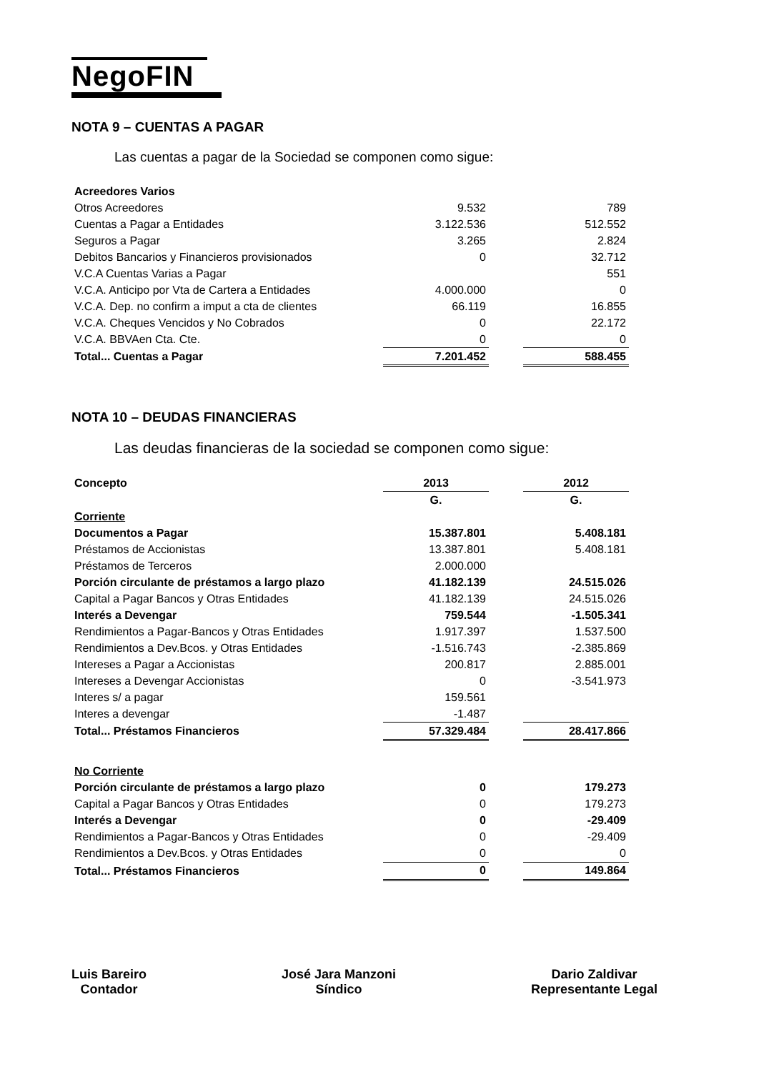NegoFIN
NOTA 9 – CUENTAS A PAGAR
Las cuentas a pagar de la Sociedad se componen como sigue:
| Acreedores Varios | | | |
| Otros Acreedores | 9.532 | | 789 |
| Cuentas a Pagar a Entidades | 3.122.536 | | 512.552 |
| Seguros a Pagar | 3.265 | | 2.824 |
| Debitos Bancarios y Financieros provisionados | 0 | | 32.712 |
| V.C.A Cuentas Varias a Pagar | | | 551 |
| V.C.A. Anticipo por Vta de Cartera a Entidades | 4.000.000 | | 0 |
| V.C.A. Dep. no confirm a imput a cta de clientes | 66.119 | | 16.855 |
| V.C.A. Cheques Vencidos y No Cobrados | 0 | | 22.172 |
| V.C.A. BBVAen Cta. Cte. | 0 | | 0 |
| Total... Cuentas a Pagar | 7.201.452 | | 588.455 |
NOTA 10 – DEUDAS FINANCIERAS
Las deudas financieras de la sociedad se componen como sigue:
| Concepto | 2013 | | 2012 |
| | G. | | G. |
| Corriente | | | |
| Documentos a Pagar | 15.387.801 | | 5.408.181 |
| Préstamos de Accionistas | 13.387.801 | | 5.408.181 |
| Préstamos de Terceros | 2.000.000 | | |
| Porción circulante de préstamos a largo plazo | 41.182.139 | | 24.515.026 |
| Capital a Pagar Bancos y Otras Entidades | 41.182.139 | | 24.515.026 |
| Interés a Devengar | 759.544 | | -1.505.341 |
| Rendimientos a Pagar-Bancos y Otras Entidades | 1.917.397 | | 1.537.500 |
| Rendimientos a Dev.Bcos. y Otras Entidades | -1.516.743 | | -2.385.869 |
| Intereses a Pagar a Accionistas | 200.817 | | 2.885.001 |
| Intereses a Devengar Accionistas | 0 | | -3.541.973 |
| Interes s/ a pagar | 159.561 | | |
| Interes a devengar | -1.487 | | |
| Total... Préstamos Financieros | 57.329.484 | | 28.417.866 |
| No Corriente | | | |
| Porción circulante de préstamos a largo plazo | 0 | | 179.273 |
| Capital a Pagar Bancos y Otras Entidades | 0 | | 179.273 |
| Interés a Devengar | 0 | | -29.409 |
| Rendimientos a Pagar-Bancos y Otras Entidades | 0 | | -29.409 |
| Rendimientos a Dev.Bcos. y Otras Entidades | 0 | | 0 |
| Total... Préstamos Financieros | 0 | | 149.864 |
Luis Bareiro
Contador
José Jara Manzoni
Síndico
Dario Zaldivar
Representante Legal